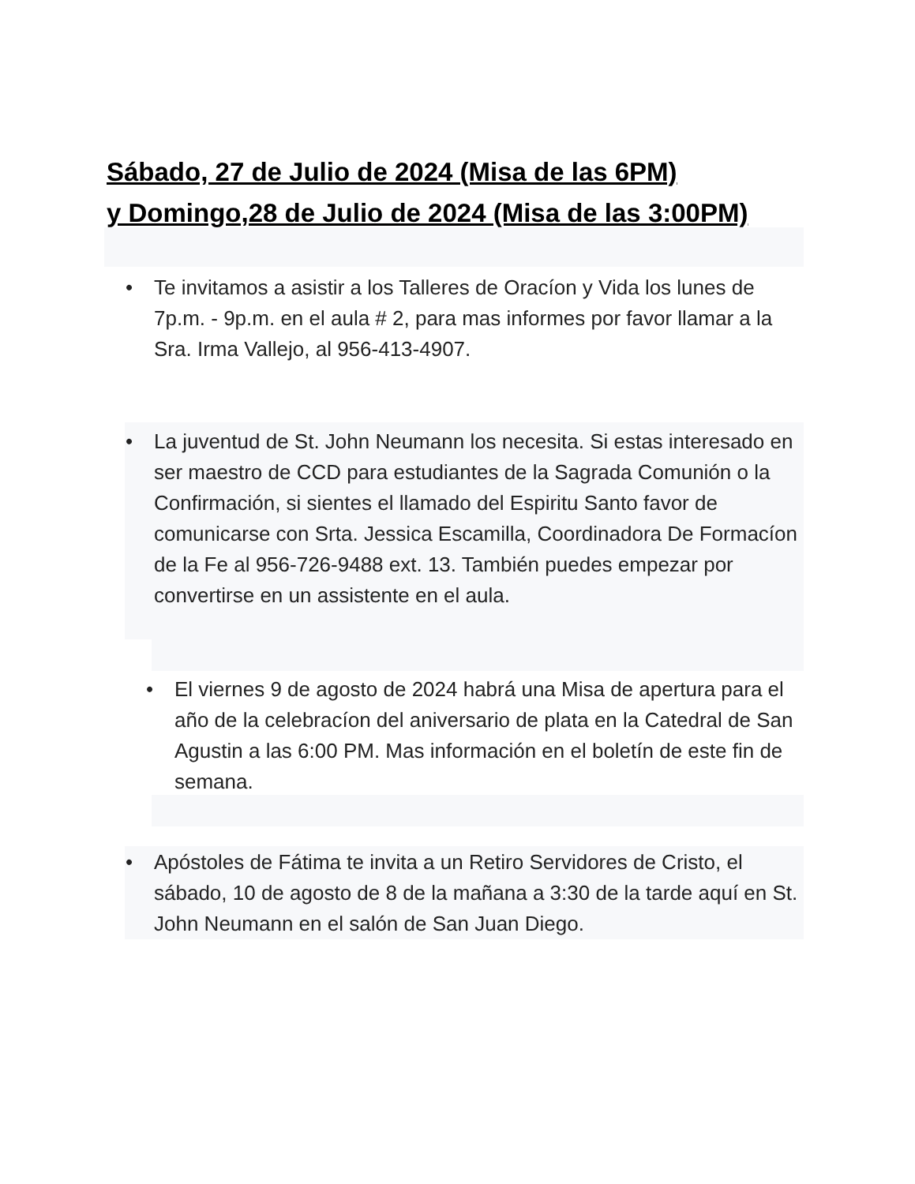Sábado, 27 de Julio de 2024 (Misa de las 6PM)
y Domingo,28 de Julio de 2024 (Misa de las 3:00PM)
• Te invitamos a asistir a los Talleres de Oracíon y Vida los lunes de 7p.m. - 9p.m. en el aula # 2, para mas informes por favor llamar a la Sra. Irma Vallejo, al 956-413-4907.
• La juventud de St. John Neumann los necesita. Si estas interesado en ser maestro de CCD para estudiantes de la Sagrada Comunión o la Confirmación, si sientes el llamado del Espiritu Santo favor de comunicarse con Srta. Jessica Escamilla, Coordinadora De Formacíon de la Fe al 956-726-9488 ext. 13. También puedes empezar por convertirse en un assistente en el aula.
• El viernes 9 de agosto de 2024 habrá una Misa de apertura para el año de la celebracíon del aniversario de plata en la Catedral de San Agustin a las 6:00 PM. Mas información en el boletín de este fin de semana.
• Apóstoles de Fátima te invita a un Retiro Servidores de Cristo, el sábado, 10 de agosto de 8 de la mañana a 3:30 de la tarde aquí en St. John Neumann en el salón de San Juan Diego.